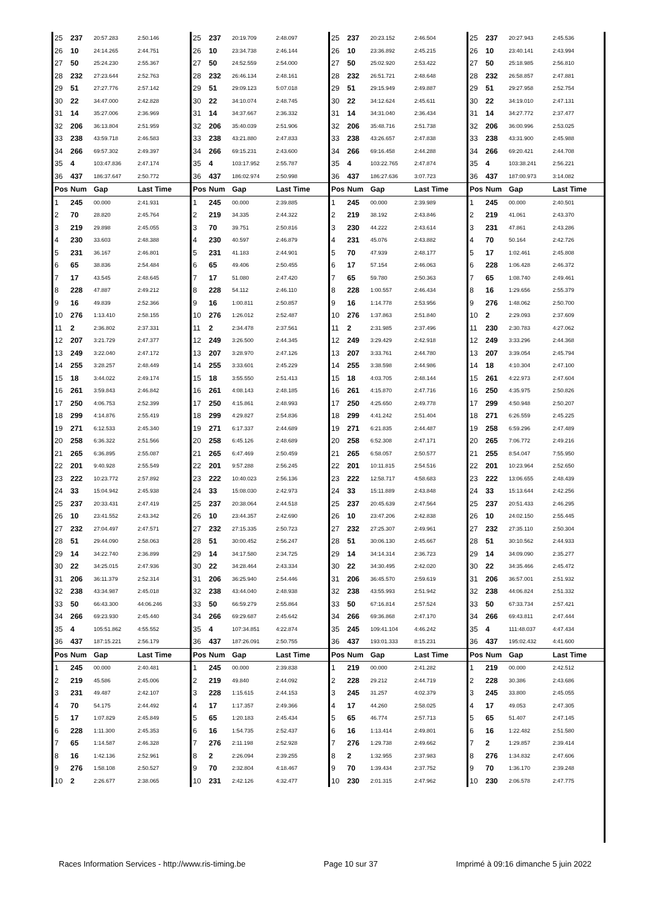| 25 | 237 | 20:57.283 | 2:50.146 |
| 26 | 10 | 24:14.265 | 2:44.751 |
| 27 | 50 | 25:24.230 | 2:55.367 |
| 28 | 232 | 27:23.644 | 2:52.763 |
| 29 | 51 | 27:27.776 | 2:57.142 |
| 30 | 22 | 34:47.000 | 2:42.828 |
| 31 | 14 | 35:27.006 | 2:36.969 |
| 32 | 206 | 36:13.804 | 2:51.959 |
| 33 | 238 | 43:59.718 | 2:46.583 |
| 34 | 266 | 69:57.302 | 2:49.397 |
| 35 | 4 | 103:47.836 | 2:47.174 |
| 36 | 437 | 186:37.647 | 2:50.772 |
| Pos | Num | Gap | Last Time |
| 1 | 245 | 00.000 | 2:41.931 |
| 2 | 70 | 28.820 | 2:45.764 |
| 3 | 219 | 29.898 | 2:45.055 |
| 4 | 230 | 33.603 | 2:48.388 |
| 5 | 231 | 36.167 | 2:46.801 |
| 6 | 65 | 38.836 | 2:54.484 |
| 7 | 17 | 43.545 | 2:48.645 |
| 8 | 228 | 47.887 | 2:49.212 |
| 9 | 16 | 49.839 | 2:52.366 |
| 10 | 276 | 1:13.410 | 2:58.155 |
| 11 | 2 | 2:36.802 | 2:37.331 |
| 12 | 207 | 3:21.729 | 2:47.377 |
| 13 | 249 | 3:22.040 | 2:47.172 |
| 14 | 255 | 3:28.257 | 2:48.449 |
| 15 | 18 | 3:44.022 | 2:49.174 |
| 16 | 261 | 3:59.843 | 2:46.842 |
| 17 | 250 | 4:06.753 | 2:52.399 |
| 18 | 299 | 4:14.876 | 2:55.419 |
| 19 | 271 | 6:12.533 | 2:45.340 |
| 20 | 258 | 6:36.322 | 2:51.566 |
| 21 | 265 | 6:36.895 | 2:55.087 |
| 22 | 201 | 9:40.928 | 2:55.549 |
| 23 | 222 | 10:23.772 | 2:57.892 |
| 24 | 33 | 15:04.942 | 2:45.938 |
| 25 | 237 | 20:33.431 | 2:47.419 |
| 26 | 10 | 23:41.552 | 2:43.342 |
| 27 | 232 | 27:04.497 | 2:47.571 |
| 28 | 51 | 29:44.090 | 2:58.063 |
| 29 | 14 | 34:22.740 | 2:36.899 |
| 30 | 22 | 34:25.015 | 2:47.936 |
| 31 | 206 | 36:11.379 | 2:52.314 |
| 32 | 238 | 43:34.987 | 2:45.018 |
| 33 | 50 | 66:43.300 | 44:06.246 |
| 34 | 266 | 69:23.930 | 2:45.440 |
| 35 | 4 | 105:51.862 | 4:55.552 |
| 36 | 437 | 187:15.221 | 2:56.179 |
| Pos | Num | Gap | Last Time |
| 1 | 245 | 00.000 | 2:40.481 |
| 2 | 219 | 45.586 | 2:45.006 |
| 3 | 231 | 49.487 | 2:42.107 |
| 4 | 70 | 54.175 | 2:44.492 |
| 5 | 17 | 1:07.829 | 2:45.849 |
| 6 | 228 | 1:11.300 | 2:45.353 |
| 7 | 65 | 1:14.587 | 2:46.328 |
| 8 | 16 | 1:42.136 | 2:52.961 |
| 9 | 276 | 1:58.108 | 2:50.527 |
| 10 | 2 | 2:26.677 | 2:38.065 |
| 25 | 237 | 20:19.709 | 2:48.097 |
| 26 | 10 | 23:34.738 | 2:46.144 |
| 27 | 50 | 24:52.559 | 2:54.000 |
| 28 | 232 | 26:46.134 | 2:48.161 |
| 29 | 51 | 29:09.123 | 5:07.018 |
| 30 | 22 | 34:10.074 | 2:48.745 |
| 31 | 14 | 34:37.667 | 2:36.332 |
| 32 | 206 | 35:40.039 | 2:51.906 |
| 33 | 238 | 43:21.880 | 2:47.833 |
| 34 | 266 | 69:15.231 | 2:43.600 |
| 35 | 4 | 103:17.952 | 2:55.787 |
| 36 | 437 | 186:02.974 | 2:50.998 |
| Pos | Num | Gap | Last Time |
| 1 | 245 | 00.000 | 2:39.885 |
| 2 | 219 | 34.335 | 2:44.322 |
| 3 | 70 | 39.751 | 2:50.816 |
| 4 | 230 | 40.597 | 2:46.879 |
| 5 | 231 | 41.183 | 2:44.901 |
| 6 | 65 | 49.406 | 2:50.455 |
| 7 | 17 | 51.080 | 2:47.420 |
| 8 | 228 | 54.112 | 2:46.110 |
| 9 | 16 | 1:00.811 | 2:50.857 |
| 10 | 276 | 1:26.012 | 2:52.487 |
| 11 | 2 | 2:34.478 | 2:37.561 |
| 12 | 249 | 3:26.500 | 2:44.345 |
| 13 | 207 | 3:28.970 | 2:47.126 |
| 14 | 255 | 3:33.601 | 2:45.229 |
| 15 | 18 | 3:55.550 | 2:51.413 |
| 16 | 261 | 4:08.143 | 2:48.185 |
| 17 | 250 | 4:15.861 | 2:48.993 |
| 18 | 299 | 4:29.827 | 2:54.836 |
| 19 | 271 | 6:17.337 | 2:44.689 |
| 20 | 258 | 6:45.126 | 2:48.689 |
| 21 | 265 | 6:47.469 | 2:50.459 |
| 22 | 201 | 9:57.288 | 2:56.245 |
| 23 | 222 | 10:40.023 | 2:56.136 |
| 24 | 33 | 15:08.030 | 2:42.973 |
| 25 | 237 | 20:38.064 | 2:44.518 |
| 26 | 10 | 23:44.357 | 2:42.690 |
| 27 | 232 | 27:15.335 | 2:50.723 |
| 28 | 51 | 30:00.452 | 2:56.247 |
| 29 | 14 | 34:17.580 | 2:34.725 |
| 30 | 22 | 34:28.464 | 2:43.334 |
| 31 | 206 | 36:25.940 | 2:54.446 |
| 32 | 238 | 43:44.040 | 2:48.938 |
| 33 | 50 | 66:59.279 | 2:55.864 |
| 34 | 266 | 69:29.687 | 2:45.642 |
| 35 | 4 | 107:34.851 | 4:22.874 |
| 36 | 437 | 187:26.091 | 2:50.755 |
| Pos | Num | Gap | Last Time |
| 1 | 245 | 00.000 | 2:39.838 |
| 2 | 219 | 49.840 | 2:44.092 |
| 3 | 228 | 1:15.615 | 2:44.153 |
| 4 | 17 | 1:17.357 | 2:49.366 |
| 5 | 65 | 1:20.183 | 2:45.434 |
| 6 | 16 | 1:54.735 | 2:52.437 |
| 7 | 276 | 2:11.198 | 2:52.928 |
| 8 | 2 | 2:26.094 | 2:39.255 |
| 9 | 70 | 2:32.804 | 4:18.467 |
| 10 | 231 | 2:42.126 | 4:32.477 |
| 25 | 237 | 20:23.152 | 2:46.504 |
| 26 | 10 | 23:36.892 | 2:45.215 |
| 27 | 50 | 25:02.920 | 2:53.422 |
| 28 | 232 | 26:51.721 | 2:48.648 |
| 29 | 51 | 29:15.949 | 2:49.887 |
| 30 | 22 | 34:12.624 | 2:45.611 |
| 31 | 14 | 34:31.040 | 2:36.434 |
| 32 | 206 | 35:48.716 | 2:51.738 |
| 33 | 238 | 43:26.657 | 2:47.838 |
| 34 | 266 | 69:16.458 | 2:44.288 |
| 35 | 4 | 103:22.765 | 2:47.874 |
| 36 | 437 | 186:27.636 | 3:07.723 |
| Pos | Num | Gap | Last Time |
| 1 | 245 | 00.000 | 2:39.989 |
| 2 | 219 | 38.192 | 2:43.846 |
| 3 | 230 | 44.222 | 2:43.614 |
| 4 | 231 | 45.076 | 2:43.882 |
| 5 | 70 | 47.939 | 2:48.177 |
| 6 | 17 | 57.154 | 2:46.063 |
| 7 | 65 | 59.780 | 2:50.363 |
| 8 | 228 | 1:00.557 | 2:46.434 |
| 9 | 16 | 1:14.778 | 2:53.956 |
| 10 | 276 | 1:37.863 | 2:51.840 |
| 11 | 2 | 2:31.985 | 2:37.496 |
| 12 | 249 | 3:29.429 | 2:42.918 |
| 13 | 207 | 3:33.761 | 2:44.780 |
| 14 | 255 | 3:38.598 | 2:44.986 |
| 15 | 18 | 4:03.705 | 2:48.144 |
| 16 | 261 | 4:15.870 | 2:47.716 |
| 17 | 250 | 4:25.650 | 2:49.778 |
| 18 | 299 | 4:41.242 | 2:51.404 |
| 19 | 271 | 6:21.835 | 2:44.487 |
| 20 | 258 | 6:52.308 | 2:47.171 |
| 21 | 265 | 6:58.057 | 2:50.577 |
| 22 | 201 | 10:11.815 | 2:54.516 |
| 23 | 222 | 12:58.717 | 4:58.683 |
| 24 | 33 | 15:11.889 | 2:43.848 |
| 25 | 237 | 20:45.639 | 2:47.564 |
| 26 | 10 | 23:47.206 | 2:42.838 |
| 27 | 232 | 27:25.307 | 2:49.961 |
| 28 | 51 | 30:06.130 | 2:45.667 |
| 29 | 14 | 34:14.314 | 2:36.723 |
| 30 | 22 | 34:30.495 | 2:42.020 |
| 31 | 206 | 36:45.570 | 2:59.619 |
| 32 | 238 | 43:55.993 | 2:51.942 |
| 33 | 50 | 67:16.814 | 2:57.524 |
| 34 | 266 | 69:36.868 | 2:47.170 |
| 35 | 245 | 109:41.104 | 4:46.242 |
| 36 | 437 | 193:01.333 | 8:15.231 |
| Pos | Num | Gap | Last Time |
| 1 | 219 | 00.000 | 2:41.282 |
| 2 | 228 | 29.212 | 2:44.719 |
| 3 | 245 | 31.257 | 4:02.379 |
| 4 | 17 | 44.260 | 2:58.025 |
| 5 | 65 | 46.774 | 2:57.713 |
| 6 | 16 | 1:13.414 | 2:49.801 |
| 7 | 276 | 1:29.738 | 2:49.662 |
| 8 | 2 | 1:32.955 | 2:37.983 |
| 9 | 70 | 1:39.434 | 2:37.752 |
| 10 | 230 | 2:01.315 | 2:47.962 |
| 25 | 237 | 20:27.943 | 2:45.536 |
| 26 | 10 | 23:40.141 | 2:43.994 |
| 27 | 50 | 25:18.985 | 2:56.810 |
| 28 | 232 | 26:58.857 | 2:47.881 |
| 29 | 51 | 29:27.958 | 2:52.754 |
| 30 | 22 | 34:19.010 | 2:47.131 |
| 31 | 14 | 34:27.772 | 2:37.477 |
| 32 | 206 | 36:00.996 | 2:53.025 |
| 33 | 238 | 43:31.900 | 2:45.988 |
| 34 | 266 | 69:20.421 | 2:44.708 |
| 35 | 4 | 103:38.241 | 2:56.221 |
| 36 | 437 | 187:00.973 | 3:14.082 |
| Pos | Num | Gap | Last Time |
| 1 | 245 | 00.000 | 2:40.501 |
| 2 | 219 | 41.061 | 2:43.370 |
| 3 | 231 | 47.861 | 2:43.286 |
| 4 | 70 | 50.164 | 2:42.726 |
| 5 | 17 | 1:02.461 | 2:45.808 |
| 6 | 228 | 1:06.428 | 2:46.372 |
| 7 | 65 | 1:08.740 | 2:49.461 |
| 8 | 16 | 1:29.656 | 2:55.379 |
| 9 | 276 | 1:48.062 | 2:50.700 |
| 10 | 2 | 2:29.093 | 2:37.609 |
| 11 | 230 | 2:30.783 | 4:27.062 |
| 12 | 249 | 3:33.296 | 2:44.368 |
| 13 | 207 | 3:39.054 | 2:45.794 |
| 14 | 18 | 4:10.304 | 2:47.100 |
| 15 | 261 | 4:22.973 | 2:47.604 |
| 16 | 250 | 4:35.975 | 2:50.826 |
| 17 | 299 | 4:50.948 | 2:50.207 |
| 18 | 271 | 6:26.559 | 2:45.225 |
| 19 | 258 | 6:59.296 | 2:47.489 |
| 20 | 265 | 7:06.772 | 2:49.216 |
| 21 | 255 | 8:54.047 | 7:55.950 |
| 22 | 201 | 10:23.964 | 2:52.650 |
| 23 | 222 | 13:06.655 | 2:48.439 |
| 24 | 33 | 15:13.644 | 2:42.256 |
| 25 | 237 | 20:51.433 | 2:46.295 |
| 26 | 10 | 24:02.150 | 2:55.445 |
| 27 | 232 | 27:35.110 | 2:50.304 |
| 28 | 51 | 30:10.562 | 2:44.933 |
| 29 | 14 | 34:09.090 | 2:35.277 |
| 30 | 22 | 34:35.466 | 2:45.472 |
| 31 | 206 | 36:57.001 | 2:51.932 |
| 32 | 238 | 44:06.824 | 2:51.332 |
| 33 | 50 | 67:33.734 | 2:57.421 |
| 34 | 266 | 69:43.811 | 2:47.444 |
| 35 | 4 | 111:48.037 | 4:47.434 |
| 36 | 437 | 195:02.432 | 4:41.600 |
| Pos | Num | Gap | Last Time |
| 1 | 219 | 00.000 | 2:42.512 |
| 2 | 228 | 30.386 | 2:43.686 |
| 3 | 245 | 33.800 | 2:45.055 |
| 4 | 17 | 49.053 | 2:47.305 |
| 5 | 65 | 51.407 | 2:47.145 |
| 6 | 16 | 1:22.482 | 2:51.580 |
| 7 | 2 | 1:29.857 | 2:39.414 |
| 8 | 276 | 1:34.832 | 2:47.606 |
| 9 | 70 | 1:36.170 | 2:39.248 |
| 10 | 230 | 2:06.578 | 2:47.775 |
Races Information Services - http://www.ris-timing.be Page 10 sur 37 Imprimé à 09:16 dimanche 5 juin 2022